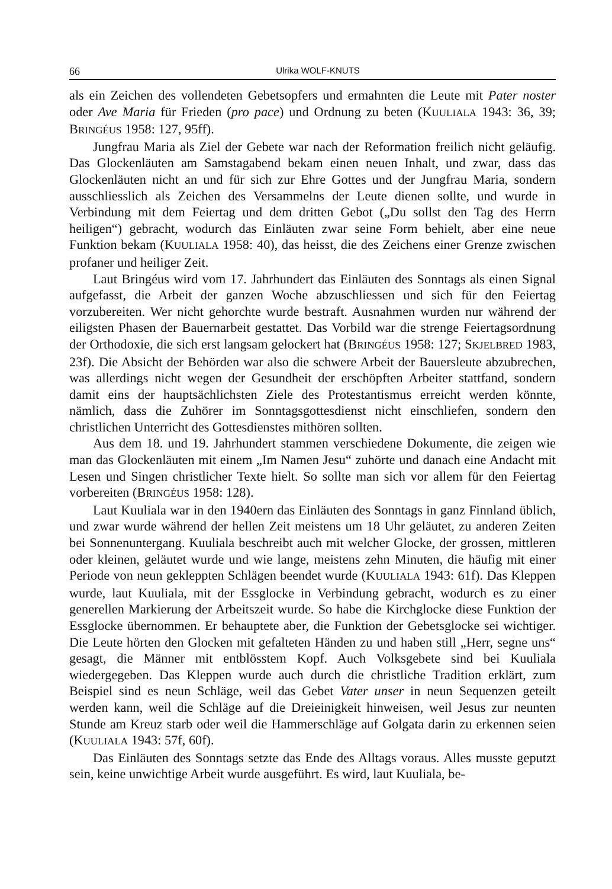66 Ulrika WOLF-KNUTS
als ein Zeichen des vollendeten Gebetsopfers und ermahnten die Leute mit Pater noster oder Ave Maria für Frieden (pro pace) und Ordnung zu beten (KUULIALA 1943: 36, 39; BRINGÉUS 1958: 127, 95ff).
Jungfrau Maria als Ziel der Gebete war nach der Reformation freilich nicht geläufig. Das Glockenläuten am Samstagabend bekam einen neuen Inhalt, und zwar, dass das Glockenläuten nicht an und für sich zur Ehre Gottes und der Jungfrau Maria, sondern ausschliesslich als Zeichen des Versammelns der Leute dienen sollte, und wurde in Verbindung mit dem Feiertag und dem dritten Gebot („Du sollst den Tag des Herrn heiligen“) gebracht, wodurch das Einläuten zwar seine Form behielt, aber eine neue Funktion bekam (KUULIALA 1958: 40), das heisst, die des Zeichens einer Grenze zwischen profaner und heiliger Zeit.
Laut Bringéus wird vom 17. Jahrhundert das Einläuten des Sonntags als einen Signal aufgefasst, die Arbeit der ganzen Woche abzuschliessen und sich für den Feiertag vorzubereiten. Wer nicht gehorchte wurde bestraft. Ausnahmen wurden nur während der eiligsten Phasen der Bauernarbeit gestattet. Das Vorbild war die strenge Feiertagsordnung der Orthodoxie, die sich erst langsam gelockert hat (BRINGÉUS 1958: 127; SKJELBRED 1983, 23f). Die Absicht der Behörden war also die schwere Arbeit der Bauersleute abzubrechen, was allerdings nicht wegen der Gesundheit der erschöpften Arbeiter stattfand, sondern damit eins der hauptsächlichsten Ziele des Protestantismus erreicht werden könnte, nämlich, dass die Zuhörer im Sonntagsgottesdienst nicht einschliefen, sondern den christlichen Unterricht des Gottesdienstes mithören sollten.
Aus dem 18. und 19. Jahrhundert stammen verschiedene Dokumente, die zeigen wie man das Glockenläuten mit einem „Im Namen Jesu“ zuhörte und danach eine Andacht mit Lesen und Singen christlicher Texte hielt. So sollte man sich vor allem für den Feiertag vorbereiten (BRINGÉUS 1958: 128).
Laut Kuuliala war in den 1940ern das Einläuten des Sonntags in ganz Finnland üblich, und zwar wurde während der hellen Zeit meistens um 18 Uhr geläutet, zu anderen Zeiten bei Sonnenuntergang. Kuuliala beschreibt auch mit welcher Glocke, der grossen, mittleren oder kleinen, geläutet wurde und wie lange, meistens zehn Minuten, die häufig mit einer Periode von neun gekleppten Schlägen beendet wurde (KUULIALA 1943: 61f). Das Kleppen wurde, laut Kuuliala, mit der Essglocke in Verbindung gebracht, wodurch es zu einer generellen Markierung der Arbeitszeit wurde. So habe die Kirchglocke diese Funktion der Essglocke übernommen. Er behauptete aber, die Funktion der Gebetsglocke sei wichtiger. Die Leute hörten den Glocken mit gefalteten Händen zu und haben still „Herr, segne uns“ gesagt, die Männer mit entblösstem Kopf. Auch Volksgebete sind bei Kuuliala wiedergegeben. Das Kleppen wurde auch durch die christliche Tradition erklärt, zum Beispiel sind es neun Schläge, weil das Gebet Vater unser in neun Sequenzen geteilt werden kann, weil die Schläge auf die Dreieinigkeit hinweisen, weil Jesus zur neunten Stunde am Kreuz starb oder weil die Hammerschläge auf Golgata darin zu erkennen seien (KUULIALA 1943: 57f, 60f).
Das Einläuten des Sonntags setzte das Ende des Alltags voraus. Alles musste geputzt sein, keine unwichtige Arbeit wurde ausgeführt. Es wird, laut Kuuliala, be-